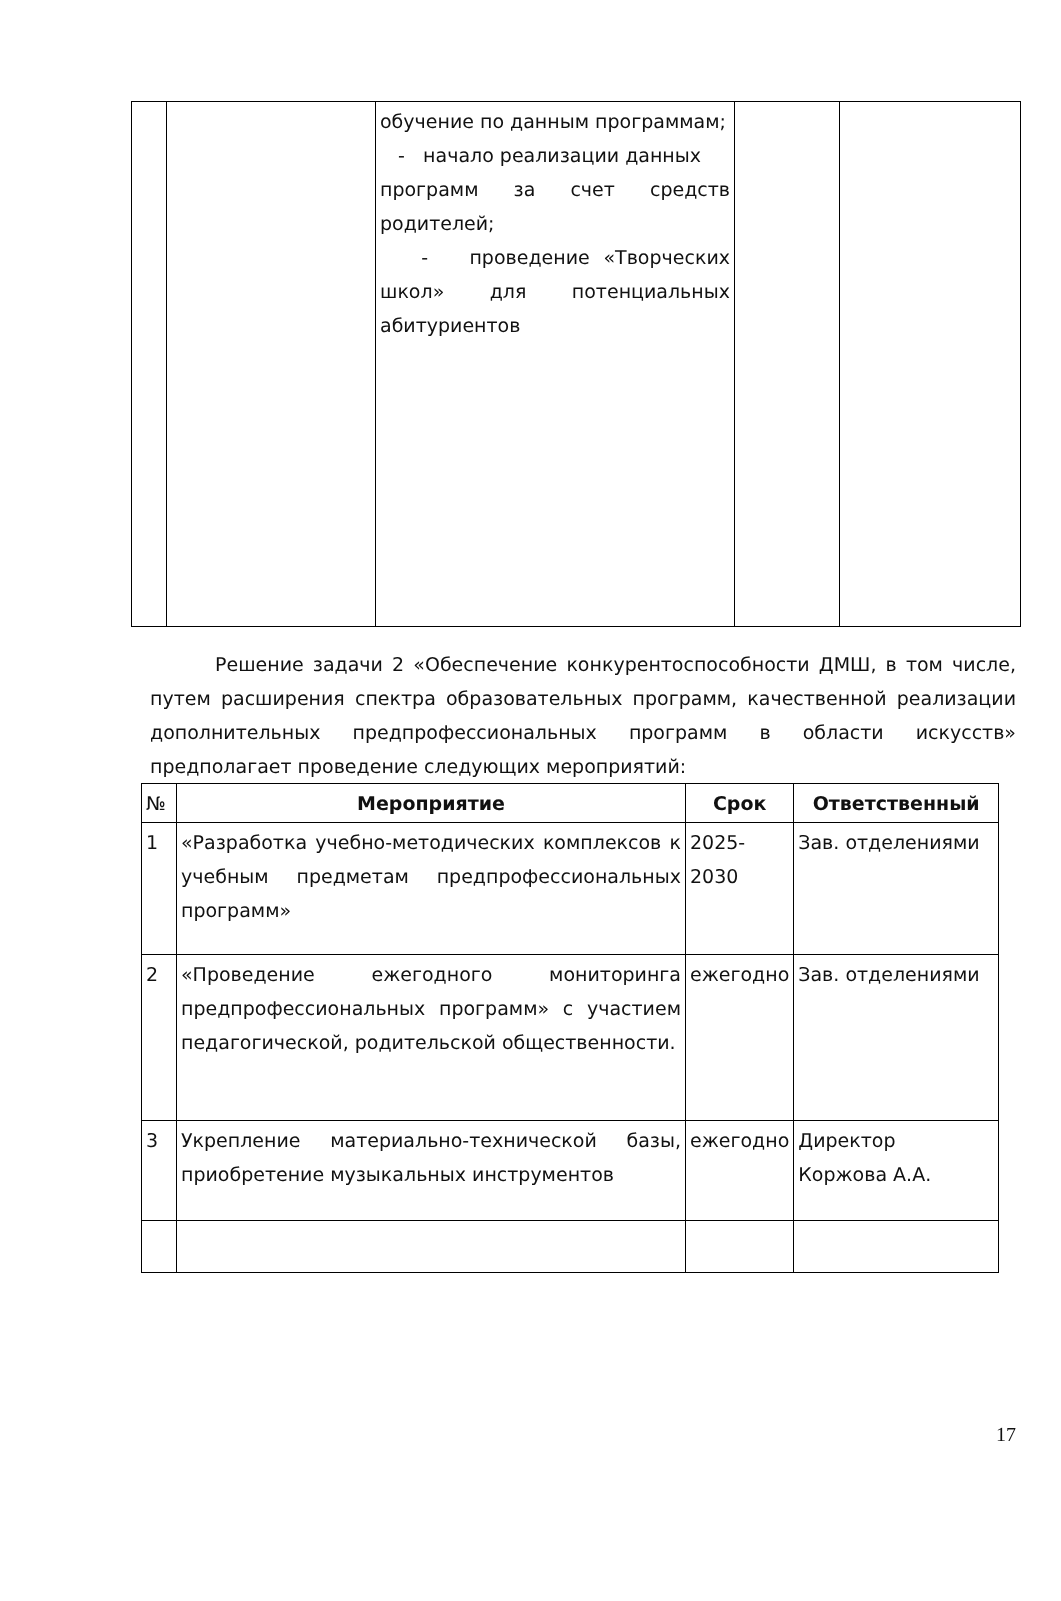| | | обучение по данным программам; - начало реализации данных программ за счет средств родителей; - проведение «Творческих школ» для потенциальных абитуриентов | | |
Решение задачи 2 «Обеспечение конкурентоспособности ДМШ, в том числе, путем расширения спектра образовательных программ, качественной реализации дополнительных предпрофессиональных программ в области искусств» предполагает проведение следующих мероприятий:
| № | Мероприятие | Срок | Ответственный |
| --- | --- | --- | --- |
| 1 | «Разработка учебно-методических комплексов к учебным предметам предпрофессиональных программ» | 2025-2030 | Зав. отделениями |
| 2 | «Проведение ежегодного мониторинга предпрофессиональных программ» с участием педагогической, родительской общественности. | ежегодно | Зав. отделениями |
| 3 | Укрепление материально-технической базы, приобретение музыкальных инструментов | ежегодно | Директор Коржова А.А. |
17